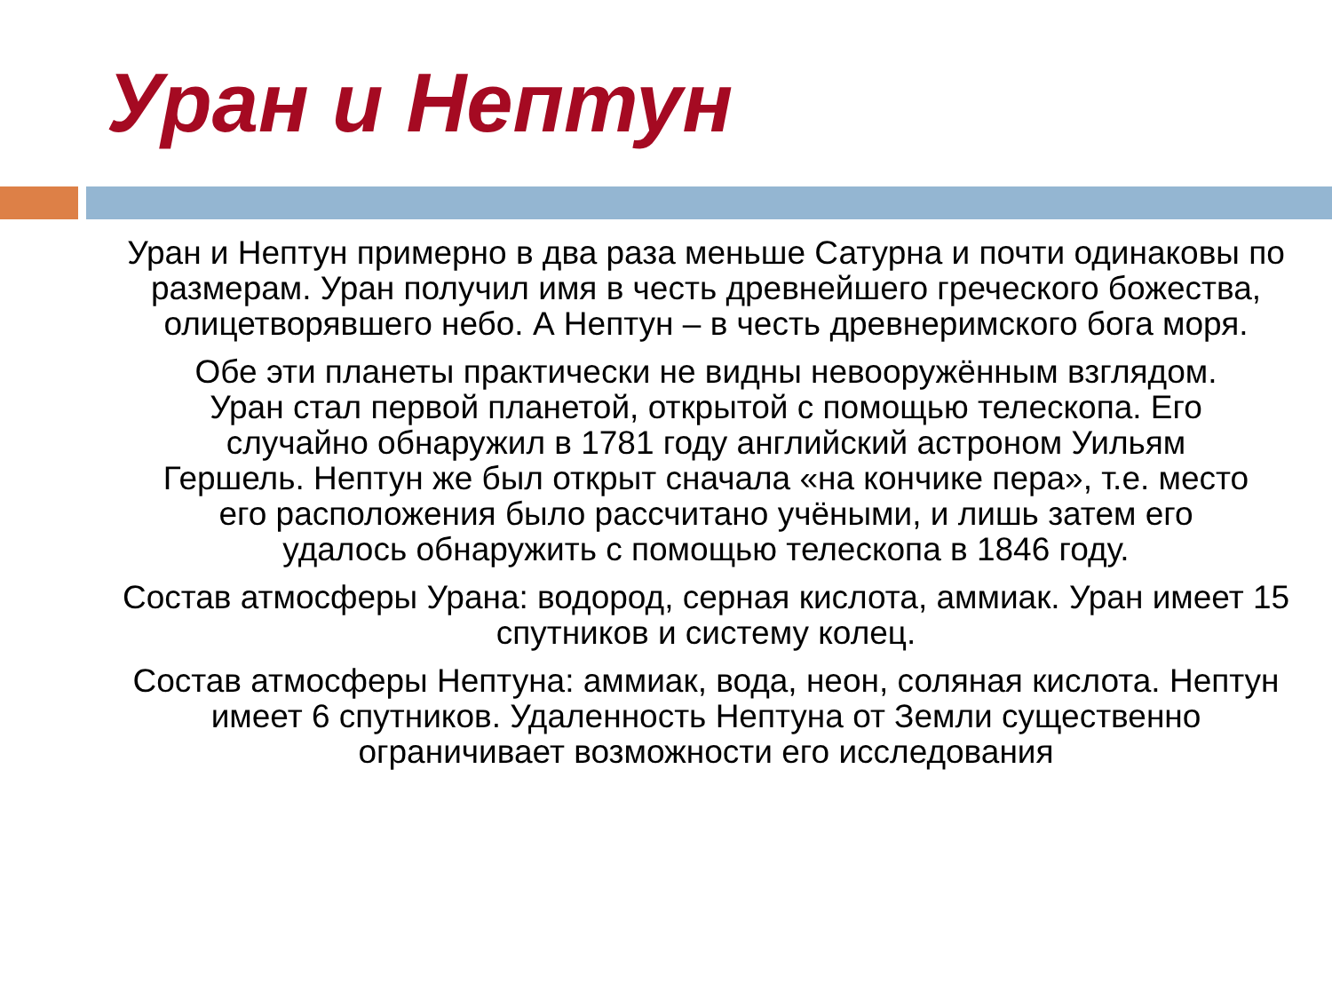Уран и Нептун
Уран и Нептун примерно в два раза меньше Сатурна и почти одинаковы по размерам. Уран получил имя в честь древнейшего греческого божества, олицетворявшего небо. А Нептун – в честь древнеримского бога моря.
Обе эти планеты практически не видны невооружённым взглядом. Уран стал первой планетой, открытой с помощью телескопа. Его случайно обнаружил в 1781 году английский астроном Уильям Гершель. Нептун же был открыт сначала «на кончике пера», т.е. место его расположения было рассчитано учёными, и лишь затем его удалось обнаружить с помощью телескопа в 1846 году.
Состав атмосферы Урана: водород, серная кислота, аммиак. Уран имеет 15 спутников и систему колец.
Состав атмосферы Нептуна: аммиак, вода, неон, соляная кислота. Нептун имеет 6 спутников. Удаленность Нептуна от Земли существенно ограничивает возможности его исследования